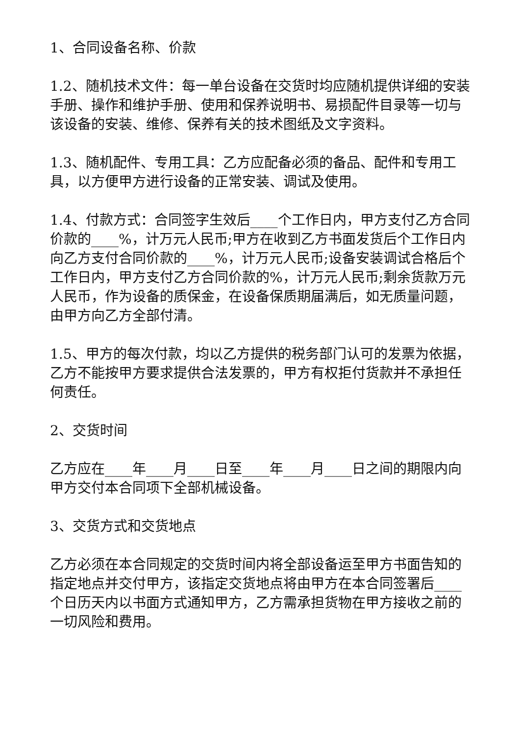1、合同设备名称、价款
1.2、随机技术文件：每一单台设备在交货时均应随机提供详细的安装手册、操作和维护手册、使用和保养说明书、易损配件目录等一切与该设备的安装、维修、保养有关的技术图纸及文字资料。
1.3、随机配件、专用工具：乙方应配备必须的备品、配件和专用工具，以方便甲方进行设备的正常安装、调试及使用。
1.4、付款方式：合同签字生效后____个工作日内，甲方支付乙方合同价款的____%，计万元人民币;甲方在收到乙方书面发货后个工作日内向乙方支付合同价款的____%，计万元人民币;设备安装调试合格后个工作日内，甲方支付乙方合同价款的%，计万元人民币;剩余货款万元人民币，作为设备的质保金，在设备保质期届满后，如无质量问题，由甲方向乙方全部付清。
1.5、甲方的每次付款，均以乙方提供的税务部门认可的发票为依据，乙方不能按甲方要求提供合法发票的，甲方有权拒付货款并不承担任何责任。
2、交货时间
乙方应在____年____月____日至____年____月____日之间的期限内向甲方交付本合同项下全部机械设备。
3、交货方式和交货地点
乙方必须在本合同规定的交货时间内将全部设备运至甲方书面告知的指定地点并交付甲方，该指定交货地点将由甲方在本合同签署后____个日历天内以书面方式通知甲方，乙方需承担货物在甲方接收之前的一切风险和费用。